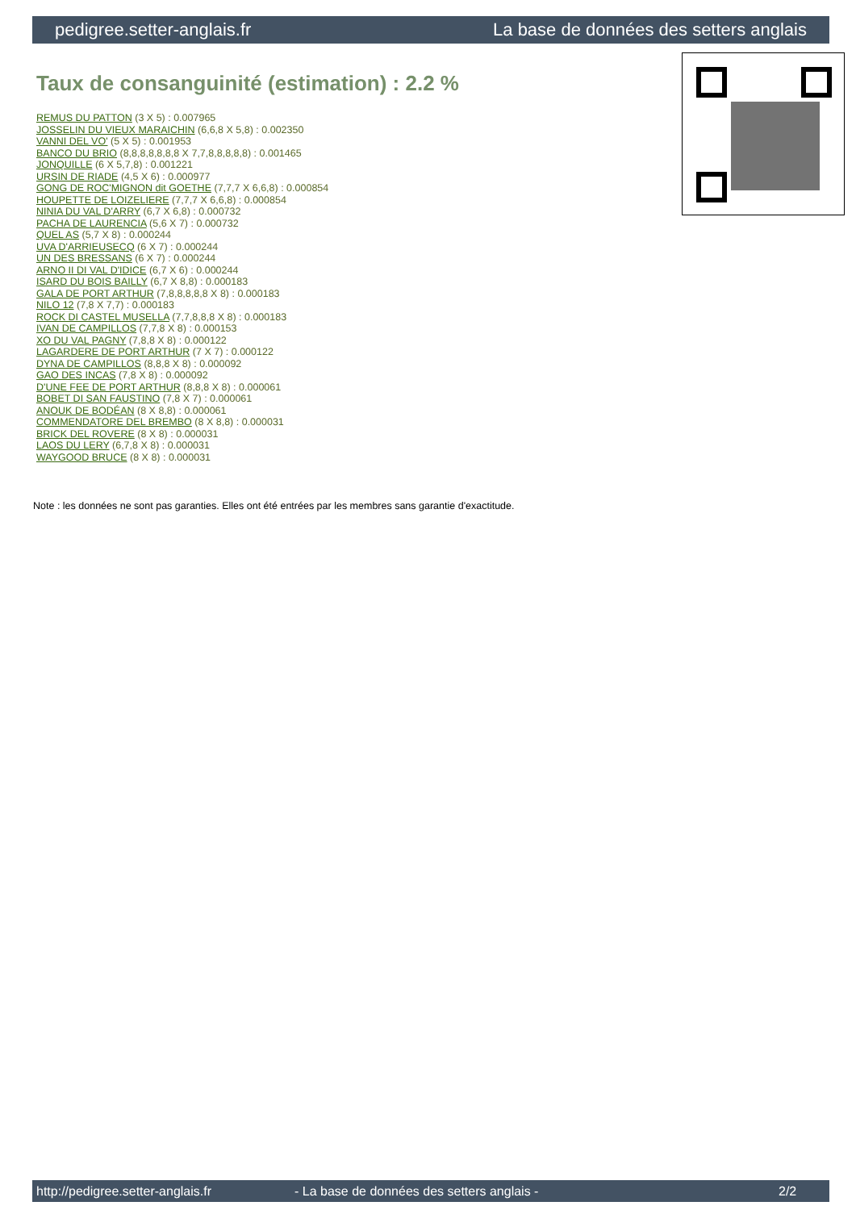pedigree.setter-anglais.fr La base de données des setters anglais
Taux de consanguinité (estimation) : 2.2 %
REMUS DU PATTON (3 X 5) : 0.007965
JOSSELIN DU VIEUX MARAICHIN (6,6,8 X 5,8) : 0.002350
VANNI DEL VO' (5 X 5) : 0.001953
BANCO DU BRIO (8,8,8,8,8,8,8 X 7,7,8,8,8,8,8) : 0.001465
JONQUILLE (6 X 5,7,8) : 0.001221
URSIN DE RIADE (4,5 X 6) : 0.000977
GONG DE ROC'MIGNON dit GOETHE (7,7,7 X 6,6,8) : 0.000854
HOUPETTE DE LOIZELIERE (7,7,7 X 6,6,8) : 0.000854
NINIA DU VAL D'ARRY (6,7 X 6,8) : 0.000732
PACHA DE LAURENCIA (5,6 X 7) : 0.000732
QUEL AS (5,7 X 8) : 0.000244
UVA D'ARRIEUSECQ (6 X 7) : 0.000244
UN DES BRESSANS (6 X 7) : 0.000244
ARNO II DI VAL D'IDICE (6,7 X 6) : 0.000244
ISARD DU BOIS BAILLY (6,7 X 8,8) : 0.000183
GALA DE PORT ARTHUR (7,8,8,8,8,8 X 8) : 0.000183
NILO 12 (7,8 X 7,7) : 0.000183
ROCK DI CASTEL MUSELLA (7,7,8,8,8 X 8) : 0.000183
IVAN DE CAMPILLOS (7,7,8 X 8) : 0.000153
XO DU VAL PAGNY (7,8,8 X 8) : 0.000122
LAGARDERE DE PORT ARTHUR (7 X 7) : 0.000122
DYNA DE CAMPILLOS (8,8,8 X 8) : 0.000092
GAO DES INCAS (7,8 X 8) : 0.000092
D'UNE FEE DE PORT ARTHUR (8,8,8 X 8) : 0.000061
BOBET DI SAN FAUSTINO (7,8 X 7) : 0.000061
ANOUK DE BODÉAN (8 X 8,8) : 0.000061
COMMENDATORE DEL BREMBO (8 X 8,8) : 0.000031
BRICK DEL ROVERE (8 X 8) : 0.000031
LAOS DU LERY (6,7,8 X 8) : 0.000031
WAYGOOD BRUCE (8 X 8) : 0.000031
Note : les données ne sont pas garanties. Elles ont été entrées par les membres sans garantie d'exactitude.
http://pedigree.setter-anglais.fr - La base de données des setters anglais - 2/2